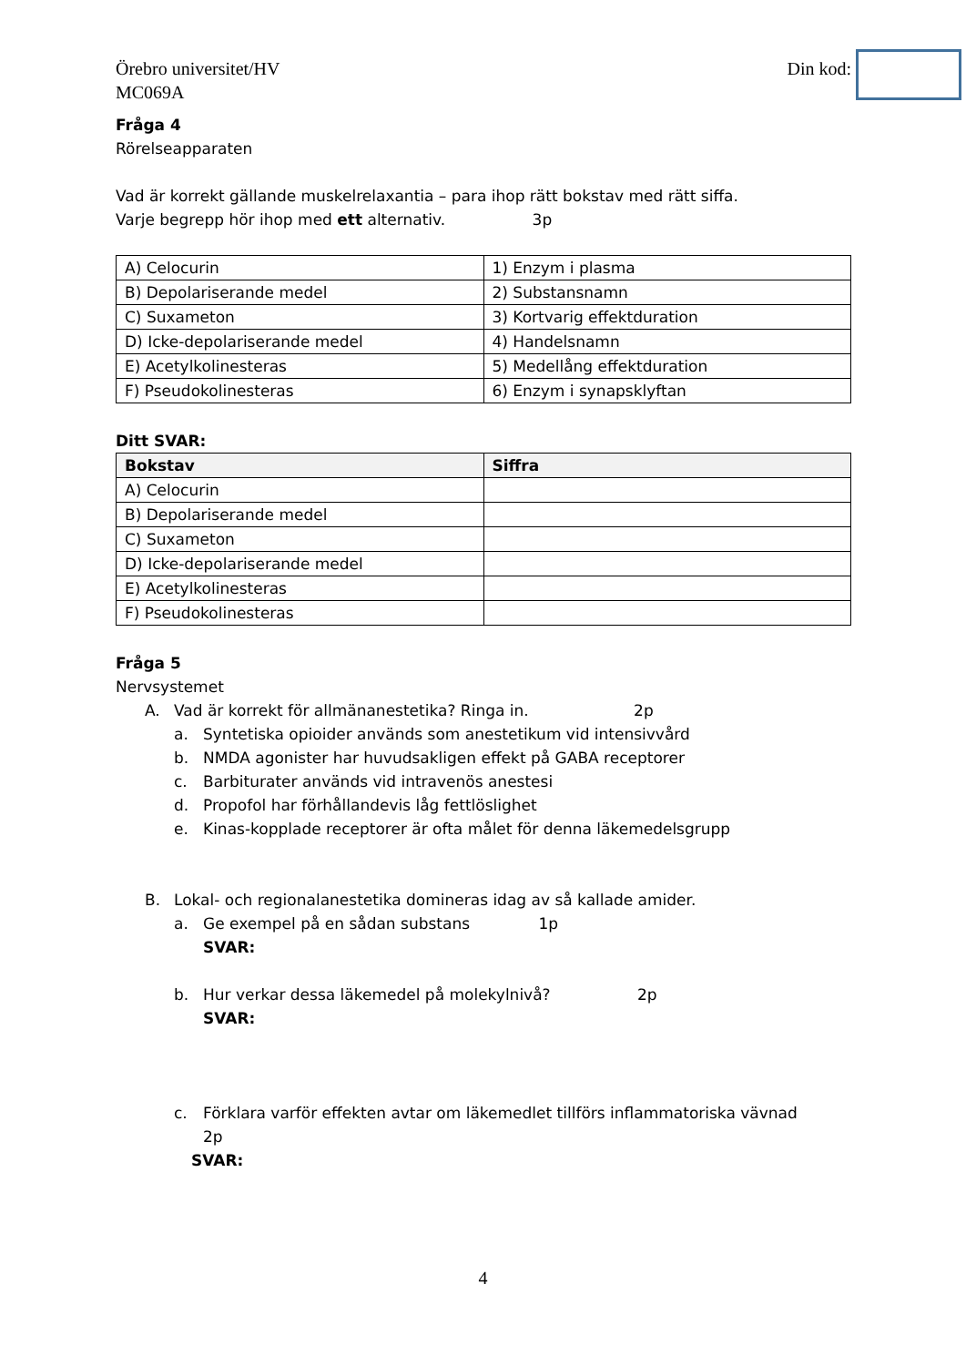Örebro universitet/HV
MC069A
Din kod:
Fråga 4
Rörelseapparaten
Vad är korrekt gällande muskelrelaxantia – para ihop rätt bokstav med rätt siffa.
Varje begrepp hör ihop med ett alternativ. 3p
| A) Celocurin | 1) Enzym i plasma |
| B) Depolariserande medel | 2) Substansnamn |
| C) Suxameton | 3) Kortvarig effektduration |
| D) Icke-depolariserande medel | 4) Handelsnamn |
| E) Acetylkolinesteras | 5) Medellång effektduration |
| F) Pseudokolinesteras | 6) Enzym i synapsklyftan |
Ditt SVAR:
| Bokstav | Siffra |
| --- | --- |
| A) Celocurin | |
| B) Depolariserande medel | |
| C) Suxameton | |
| D) Icke-depolariserande medel | |
| E) Acetylkolinesteras | |
| F) Pseudokolinesteras | |
Fråga 5
Nervsystemet
A. Vad är korrekt för allmänanestetika? Ringa in. 2p
a. Syntetiska opioider används som anestetikum vid intensivvård
b. NMDA agonister har huvudsakligen effekt på GABA receptorer
c. Barbiturater används vid intravenös anestesi
d. Propofol har förhållandevis låg fettlöslighet
e. Kinas-kopplade receptorer är ofta målet för denna läkemedelsgrupp
B. Lokal- och regionalanestetika domineras idag av så kallade amider.
a. Ge exempel på en sådan substans 1p
SVAR:
b. Hur verkar dessa läkemedel på molekylnivå? 2p
SVAR:
c. Förklara varför effekten avtar om läkemedlet tillförs inflammatoriska vävnad
2p
SVAR:
4